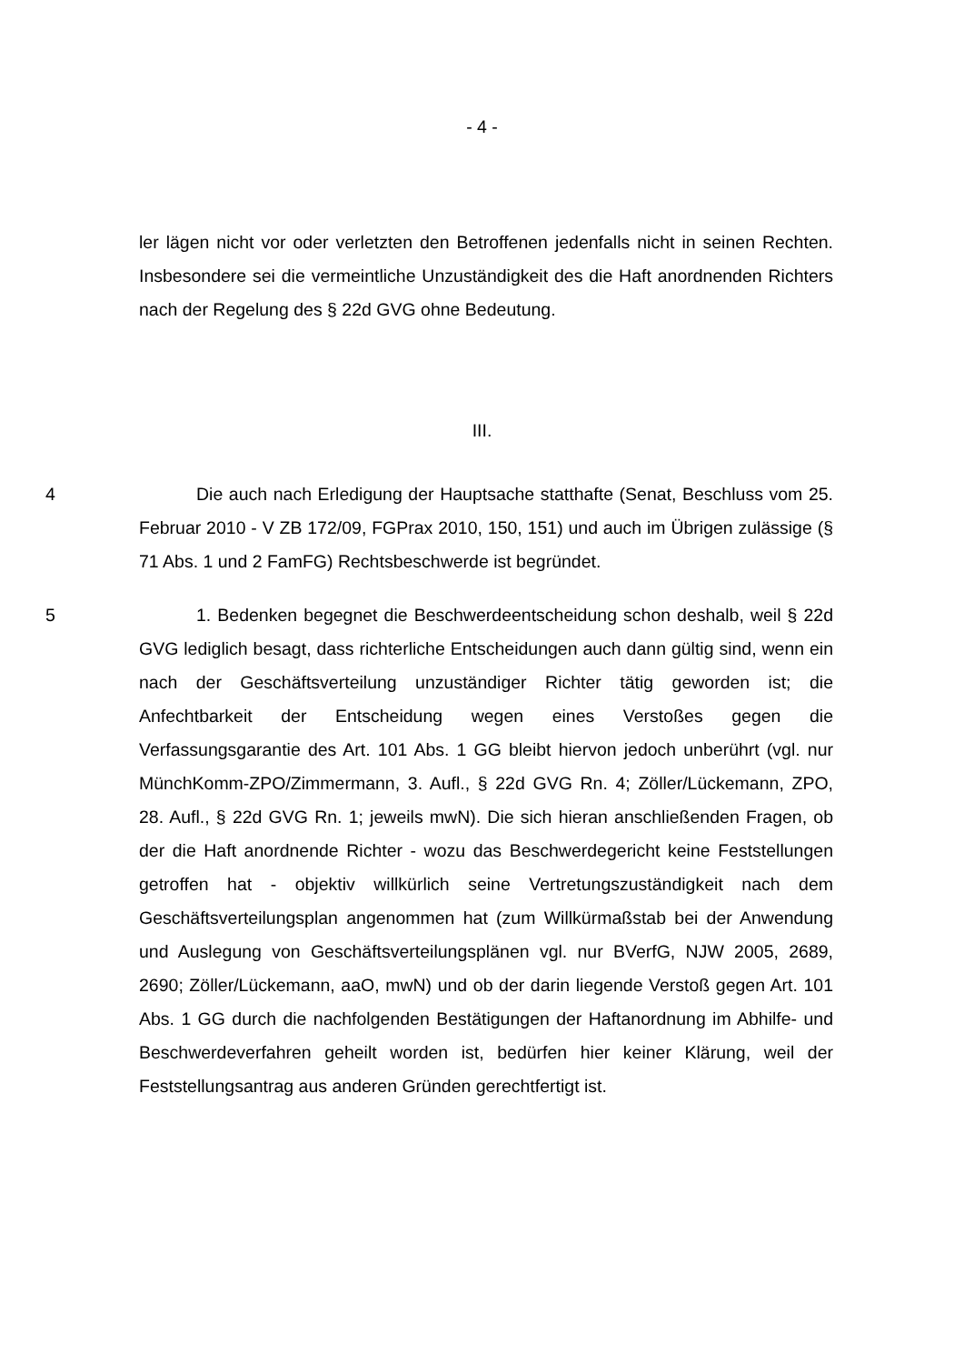- 4 -
ler lägen nicht vor oder verletzten den Betroffenen jedenfalls nicht in seinen Rechten. Insbesondere sei die vermeintliche Unzuständigkeit des die Haft anordnenden Richters nach der Regelung des § 22d GVG ohne Bedeutung.
III.
4 Die auch nach Erledigung der Hauptsache statthafte (Senat, Beschluss vom 25. Februar 2010 - V ZB 172/09, FGPrax 2010, 150, 151) und auch im Übrigen zulässige (§ 71 Abs. 1 und 2 FamFG) Rechtsbeschwerde ist begründet.
5 1. Bedenken begegnet die Beschwerdeentscheidung schon deshalb, weil § 22d GVG lediglich besagt, dass richterliche Entscheidungen auch dann gültig sind, wenn ein nach der Geschäftsverteilung unzuständiger Richter tätig geworden ist; die Anfechtbarkeit der Entscheidung wegen eines Verstoßes gegen die Verfassungsgarantie des Art. 101 Abs. 1 GG bleibt hiervon jedoch unberührt (vgl. nur MünchKomm-ZPO/Zimmermann, 3. Aufl., § 22d GVG Rn. 4; Zöller/Lückemann, ZPO, 28. Aufl., § 22d GVG Rn. 1; jeweils mwN). Die sich hieran anschließenden Fragen, ob der die Haft anordnende Richter - wozu das Beschwerdegericht keine Feststellungen getroffen hat - objektiv willkürlich seine Vertretungszuständigkeit nach dem Geschäftsverteilungsplan angenommen hat (zum Willkürmaßstab bei der Anwendung und Auslegung von Geschäftsverteilungsplänen vgl. nur BVerfG, NJW 2005, 2689, 2690; Zöller/Lückemann, aaO, mwN) und ob der darin liegende Verstoß gegen Art. 101 Abs. 1 GG durch die nachfolgenden Bestätigungen der Haftanordnung im Abhilfe- und Beschwerdeverfahren geheilt worden ist, bedürfen hier keiner Klärung, weil der Feststellungsantrag aus anderen Gründen gerechtfertigt ist.